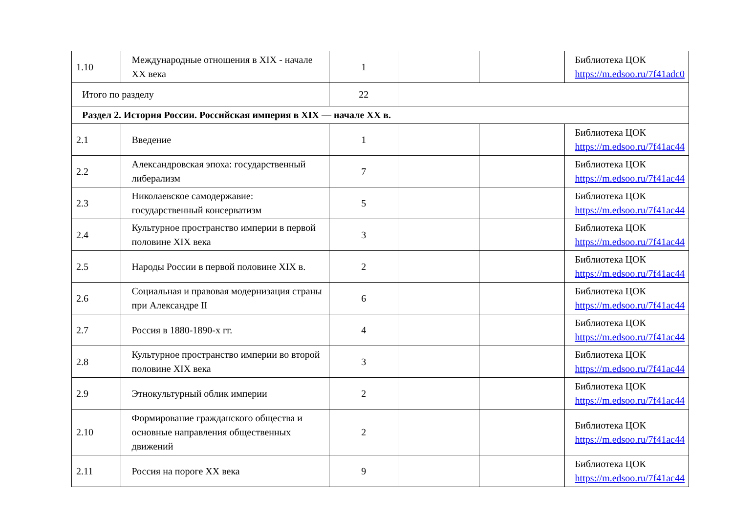| 1.10 | Международные отношения в XIX - начале XX века | 1 | | | Библиотека ЦОК https://m.edsoo.ru/7f41adc0 |
| Итого по разделу | | 22 | | | |
| Раздел 2. История России. Российская империя в XIX — начале XX в. | | | | | |
| 2.1 | Введение | 1 | | | Библиотека ЦОК https://m.edsoo.ru/7f41ac44 |
| 2.2 | Александровская эпоха: государственный либерализм | 7 | | | Библиотека ЦОК https://m.edsoo.ru/7f41ac44 |
| 2.3 | Николаевское самодержавие: государственный консерватизм | 5 | | | Библиотека ЦОК https://m.edsoo.ru/7f41ac44 |
| 2.4 | Культурное пространство империи в первой половине XIX века | 3 | | | Библиотека ЦОК https://m.edsoo.ru/7f41ac44 |
| 2.5 | Народы России в первой половине XIX в. | 2 | | | Библиотека ЦОК https://m.edsoo.ru/7f41ac44 |
| 2.6 | Социальная и правовая модернизация страны при Александре II | 6 | | | Библиотека ЦОК https://m.edsoo.ru/7f41ac44 |
| 2.7 | Россия в 1880-1890-х гг. | 4 | | | Библиотека ЦОК https://m.edsoo.ru/7f41ac44 |
| 2.8 | Культурное пространство империи во второй половине XIX века | 3 | | | Библиотека ЦОК https://m.edsoo.ru/7f41ac44 |
| 2.9 | Этнокультурный облик империи | 2 | | | Библиотека ЦОК https://m.edsoo.ru/7f41ac44 |
| 2.10 | Формирование гражданского общества и основные направления общественных движений | 2 | | | Библиотека ЦОК https://m.edsoo.ru/7f41ac44 |
| 2.11 | Россия на пороге XX века | 9 | | | Библиотека ЦОК https://m.edsoo.ru/7f41ac44 |